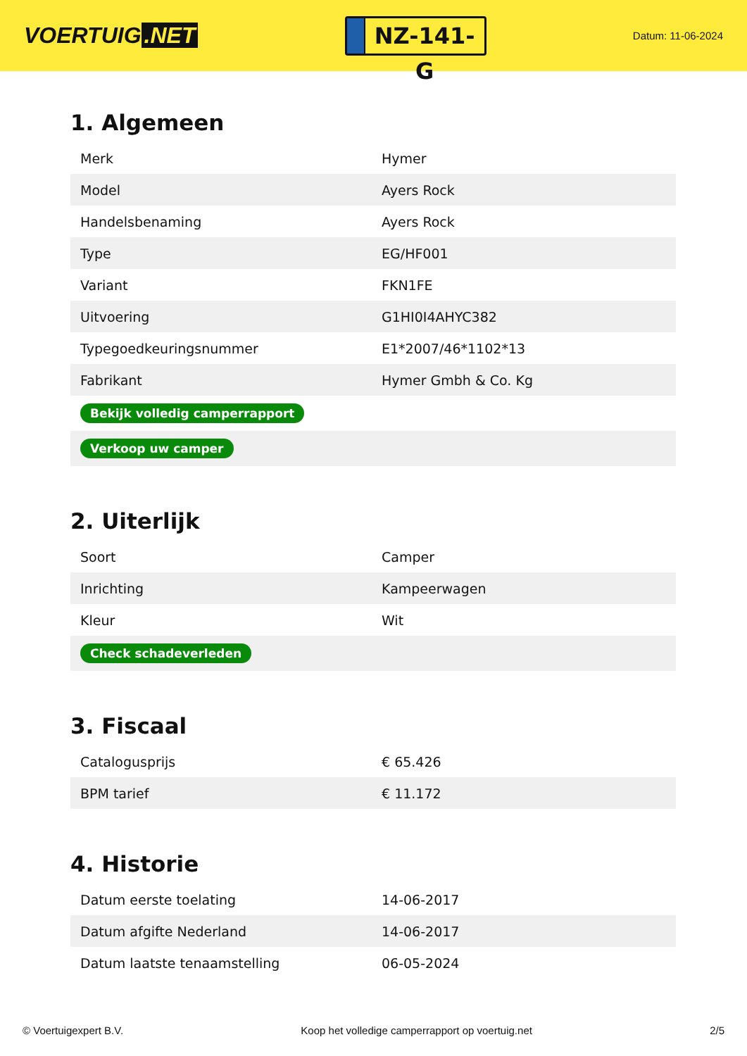VOERTUIG.NET
NZ-141-G
Datum: 11-06-2024
1. Algemeen
| Merk | Hymer |
| Model | Ayers Rock |
| Handelsbenaming | Ayers Rock |
| Type | EG/HF001 |
| Variant | FKN1FE |
| Uitvoering | G1HI0I4AHYC382 |
| Typegoedkeuringsnummer | E1*2007/46*1102*13 |
| Fabrikant | Hymer Gmbh & Co. Kg |
| Bekijk volledig camperrapport | |
| Verkoop uw camper | |
2. Uiterlijk
| Soort | Camper |
| Inrichting | Kampeerwagen |
| Kleur | Wit |
| Check schadeverleden | |
3. Fiscaal
| Catalogusprijs | € 65.426 |
| BPM tarief | € 11.172 |
4. Historie
| Datum eerste toelating | 14-06-2017 |
| Datum afgifte Nederland | 14-06-2017 |
| Datum laatste tenaamstelling | 06-05-2024 |
© Voertuigexpert B.V. Koop het volledige camperrapport op voertuig.net 2/5